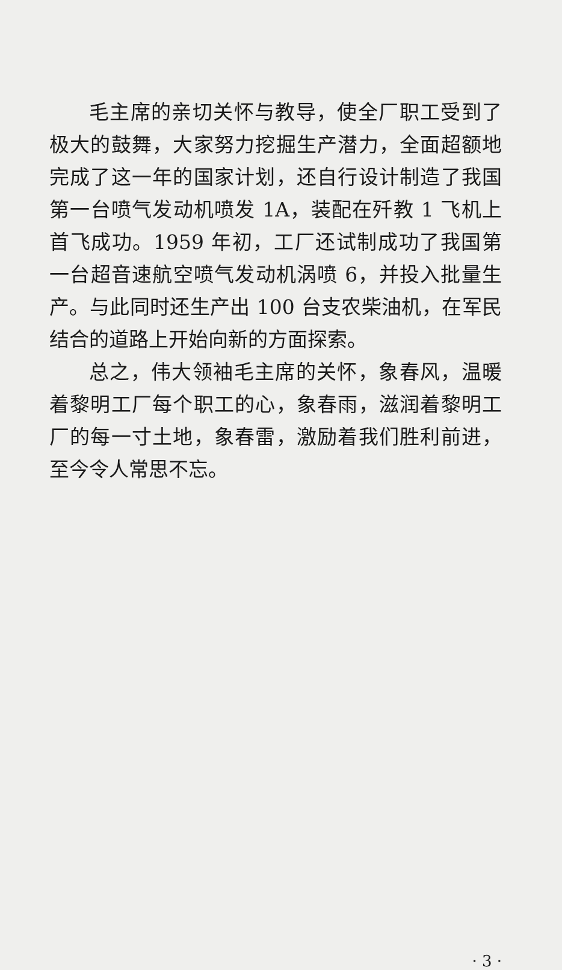毛主席的亲切关怀与教导，使全厂职工受到了极大的鼓舞，大家努力挖掘生产潜力，全面超额地完成了这一年的国家计划，还自行设计制造了我国第一台喷气发动机喷发 1A，装配在歼教 1 飞机上首飞成功。1959 年初，工厂还试制成功了我国第一台超音速航空喷气发动机涡喷 6，并投入批量生产。与此同时还生产出 100 台支农柴油机，在军民结合的道路上开始向新的方面探索。
总之，伟大领袖毛主席的关怀，象春风，温暖着黎明工厂每个职工的心，象春雨，滋润着黎明工厂的每一寸土地，象春雷，激励着我们胜利前进，至今令人常思不忘。
· 3 ·